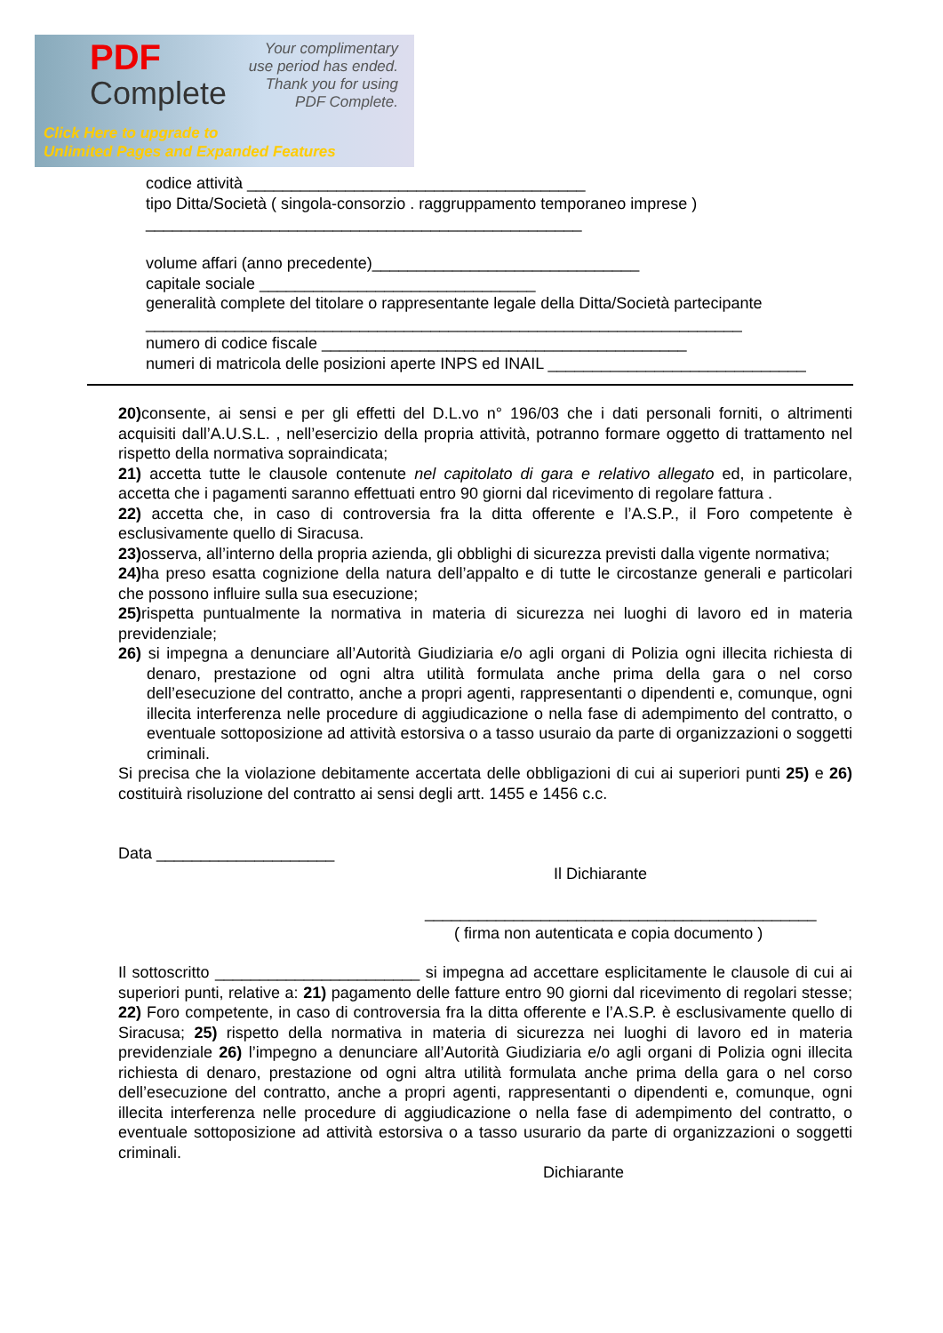PDF
Complete
Your complimentary use period has ended. Thank you for using PDF Complete.
Click Here to upgrade to
Unlimited Pages and Expanded Features
codice attività ______________________________________
tipo Ditta/Società ( singola-consorzio . raggruppamento temporaneo imprese )
_________________________________________________
volume affari (anno precedente)______________________________
capitale sociale _______________________________
generalità complete del titolare o rappresentante legale della Ditta/Società partecipante
___________________________________________________________________
numero di codice fiscale _________________________________________
numeri di matricola delle posizioni aperte INPS ed INAIL _____________________________
20) consente, ai sensi e per gli effetti del D.L.vo n° 196/03 che i dati personali forniti, o altrimenti acquisiti dall’A.U.S.L. , nell’esercizio della propria attività, potranno formare oggetto di trattamento nel rispetto della normativa sopraindicata;
21) accetta tutte le clausole contenute nel capitolato di gara e relativo allegato ed, in particolare, accetta che i pagamenti saranno effettuati entro 90 giorni dal ricevimento di regolare fattura .
22) accetta che, in caso di controversia fra la ditta offerente e l’A.S.P., il Foro competente è esclusivamente quello di Siracusa.
23) osserva, all’interno della propria azienda, gli obblighi di sicurezza previsti dalla vigente normativa;
24) ha preso esatta cognizione della natura dell’appalto e di tutte le circostanze generali e particolari che possono influire sulla sua esecuzione;
25) rispetta puntualmente la normativa in materia di sicurezza nei luoghi di lavoro ed in materia previdenziale;
26) si impegna a denunciare all’Autorità Giudiziaria e/o agli organi di Polizia ogni illecita richiesta di denaro, prestazione od ogni altra utilità formulata anche prima della gara o nel corso dell’esecuzione del contratto, anche a propri agenti, rappresentanti o dipendenti e, comunque, ogni illecita interferenza nelle procedure di aggiudicazione o nella fase di adempimento del contratto, o eventuale sottoposizione ad attività estorsiva o a tasso usuraio da parte di organizzazioni o soggetti criminali.
Si precisa che la violazione debitamente accertata delle obbligazioni di cui ai superiori punti 25) e 26) costituirà risoluzione del contratto ai sensi degli artt. 1455 e 1456 c.c.
Data ____________________
Il Dichiarante
____________________________________________
( firma non autenticata e copia documento )
Il sottoscritto _______________________ si impegna ad accettare esplicitamente le clausole di cui ai superiori punti, relative a: 21) pagamento delle fatture entro 90 giorni dal ricevimento di regolari stesse; 22) Foro competente, in caso di controversia fra la ditta offerente e l’A.S.P. è esclusivamente quello di Siracusa; 25) rispetto della normativa in materia di sicurezza nei luoghi di lavoro ed in materia previdenziale 26) l’impegno a denunciare all’Autorità Giudiziaria e/o agli organi di Polizia ogni illecita richiesta di denaro, prestazione od ogni altra utilità formulata anche prima della gara o nel corso dell’esecuzione del contratto, anche a propri agenti, rappresentanti o dipendenti e, comunque, ogni illecita interferenza nelle procedure di aggiudicazione o nella fase di adempimento del contratto, o eventuale sottoposizione ad attività estorsiva o a tasso usurario da parte di organizzazioni o soggetti criminali.
Dichiarante